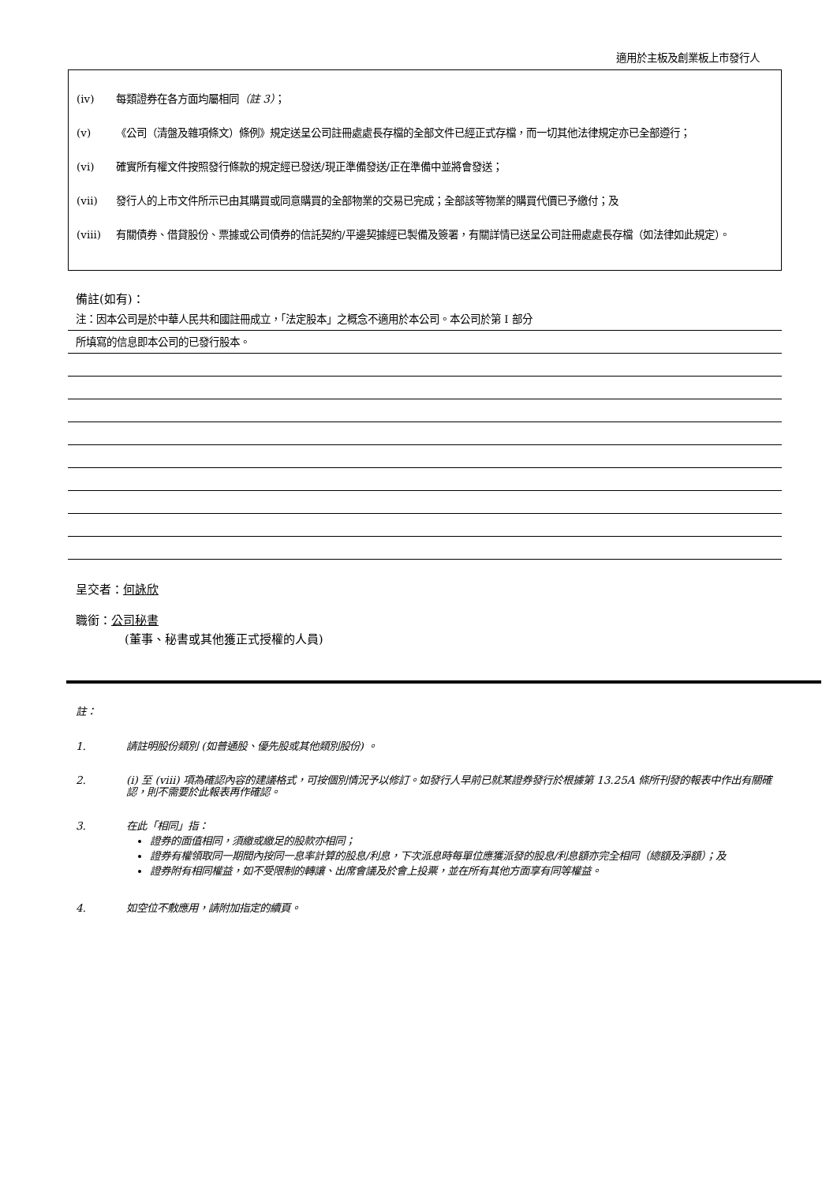適用於主板及創業板上市發行人
(iv) 每類證券在各方面均屬相同（註 3）；
(v) 《公司（清盤及雜項條文）條例》規定送呈公司註冊處處長存檔的全部文件已經正式存檔，而一切其他法律規定亦已全部遵行；
(vi) 確實所有權文件按照發行條款的規定經已發送/現正準備發送/正在準備中並將會發送；
(vii) 發行人的上市文件所示已由其購買或同意購買的全部物業的交易已完成；全部該等物業的購買代價已予繳付；及
(viii) 有關債券、借貸股份、票據或公司債券的信託契約/平邊契據經已製備及簽署，有關詳情已送呈公司註冊處處長存檔（如法律如此規定）。
備註(如有)：
注：因本公司是於中華人民共和國註冊成立，「法定股本」之概念不適用於本公司。本公司於第 I 部分
所填寫的信息即本公司的已發行股本。
呈交者：何詠欣
職銜：公司秘書
(董事、秘書或其他獲正式授權的人員)
註：
1. 請註明股份類別 (如普通股、優先股或其他類別股份) 。
2. (i) 至 (viii) 項為確認內容的建議格式，可按個別情況予以修訂。如發行人早前已就某證券發行於根據第 13.25A 條所刊發的報表中作出有關確認，則不需要於此報表再作確認。
3. 在此「相同」指：
證券的面值相同，須繳或繳足的股款亦相同；
證券有權領取同一期間內按同一息率計算的股息/利息，下次派息時每單位應獲派發的股息/利息額亦完全相同（總額及淨額）；及
證券附有相同權益，如不受限制的轉讓、出席會議及於會上投票，並在所有其他方面享有同等權益。
4. 如空位不敷應用，請附加指定的續頁。